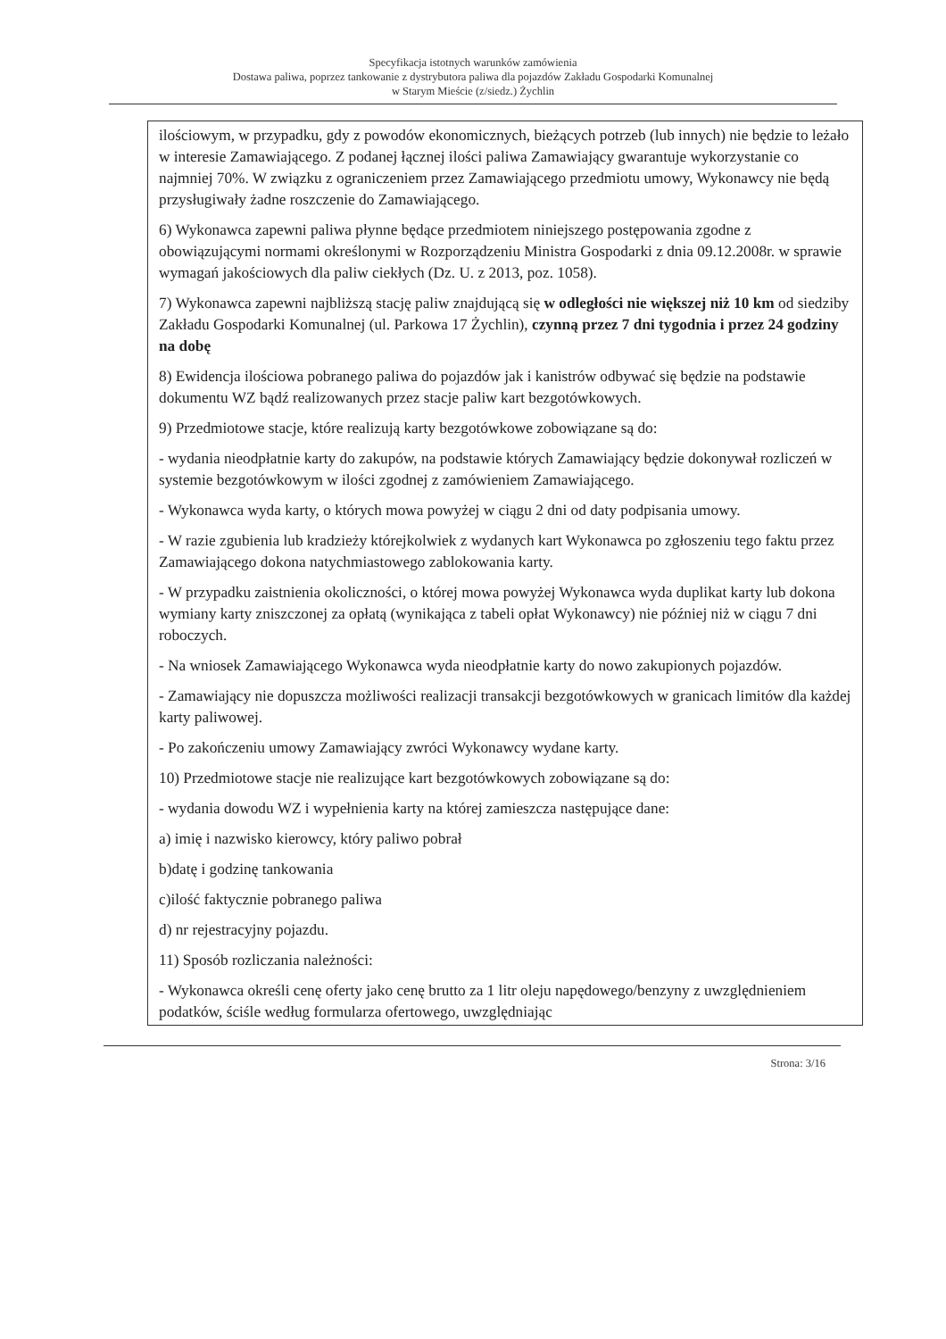Specyfikacja istotnych warunków zamówienia
Dostawa paliwa, poprzez tankowanie z dystrybutora paliwa dla pojazdów Zakładu Gospodarki Komunalnej
w Starym Mieście (z/siedz.) Żychlin
ilościowym, w przypadku, gdy z powodów ekonomicznych, bieżących potrzeb (lub innych) nie będzie to leżało w interesie Zamawiającego. Z podanej łącznej ilości paliwa Zamawiający gwarantuje wykorzystanie co najmniej 70%. W związku z ograniczeniem przez Zamawiającego przedmiotu umowy, Wykonawcy nie będą przysługiwały żadne roszczenie do Zamawiającego.
6) Wykonawca zapewni paliwa płynne będące przedmiotem niniejszego postępowania zgodne z obowiązującymi normami określonymi w Rozporządzeniu Ministra Gospodarki z dnia 09.12.2008r. w sprawie wymagań jakościowych dla paliw ciekłych (Dz. U. z 2013, poz. 1058).
7) Wykonawca zapewni najbliższą stację paliw znajdującą się w odległości nie większej niż 10 km od siedziby Zakładu Gospodarki Komunalnej (ul. Parkowa 17 Żychlin), czynną przez 7 dni tygodnia i przez 24 godziny na dobę
8) Ewidencja ilościowa pobranego paliwa do pojazdów jak i kanistrów odbywać się będzie na podstawie dokumentu WZ bądź realizowanych przez stacje paliw kart bezgotówkowych.
9) Przedmiotowe stacje, które realizują karty bezgotówkowe zobowiązane są do:
- wydania nieodpłatnie karty do zakupów, na podstawie których Zamawiający będzie dokonywał rozliczeń w systemie bezgotówkowym w ilości zgodnej z zamówieniem Zamawiającego.
- Wykonawca wyda karty, o których mowa powyżej w ciągu 2 dni od daty podpisania umowy.
- W razie zgubienia lub kradzieży którejkolwiek z wydanych kart Wykonawca po zgłoszeniu tego faktu przez Zamawiającego dokona natychmiastowego zablokowania karty.
- W przypadku zaistnienia okoliczności, o której mowa powyżej Wykonawca wyda duplikat karty lub dokona wymiany karty zniszczonej za opłatą (wynikająca z tabeli opłat Wykonawcy) nie później niż w ciągu 7 dni roboczych.
- Na wniosek Zamawiającego Wykonawca wyda nieodpłatnie karty do nowo zakupionych pojazdów.
- Zamawiający nie dopuszcza możliwości realizacji transakcji bezgotówkowych w granicach limitów dla każdej karty paliwowej.
- Po zakończeniu umowy Zamawiający zwróci Wykonawcy wydane karty.
10) Przedmiotowe stacje nie realizujące kart bezgotówkowych zobowiązane są do:
- wydania dowodu WZ i wypełnienia karty na której zamieszcza następujące dane:
a) imię i nazwisko kierowcy, który paliwo pobrał
b)datę i godzinę tankowania
c)ilość faktycznie pobranego paliwa
d) nr rejestracyjny pojazdu.
11) Sposób rozliczania należności:
- Wykonawca określi cenę oferty jako cenę brutto za 1 litr oleju napędowego/benzyny z uwzględnieniem podatków, ściśle według formularza ofertowego, uwzględniając
Strona: 3/16